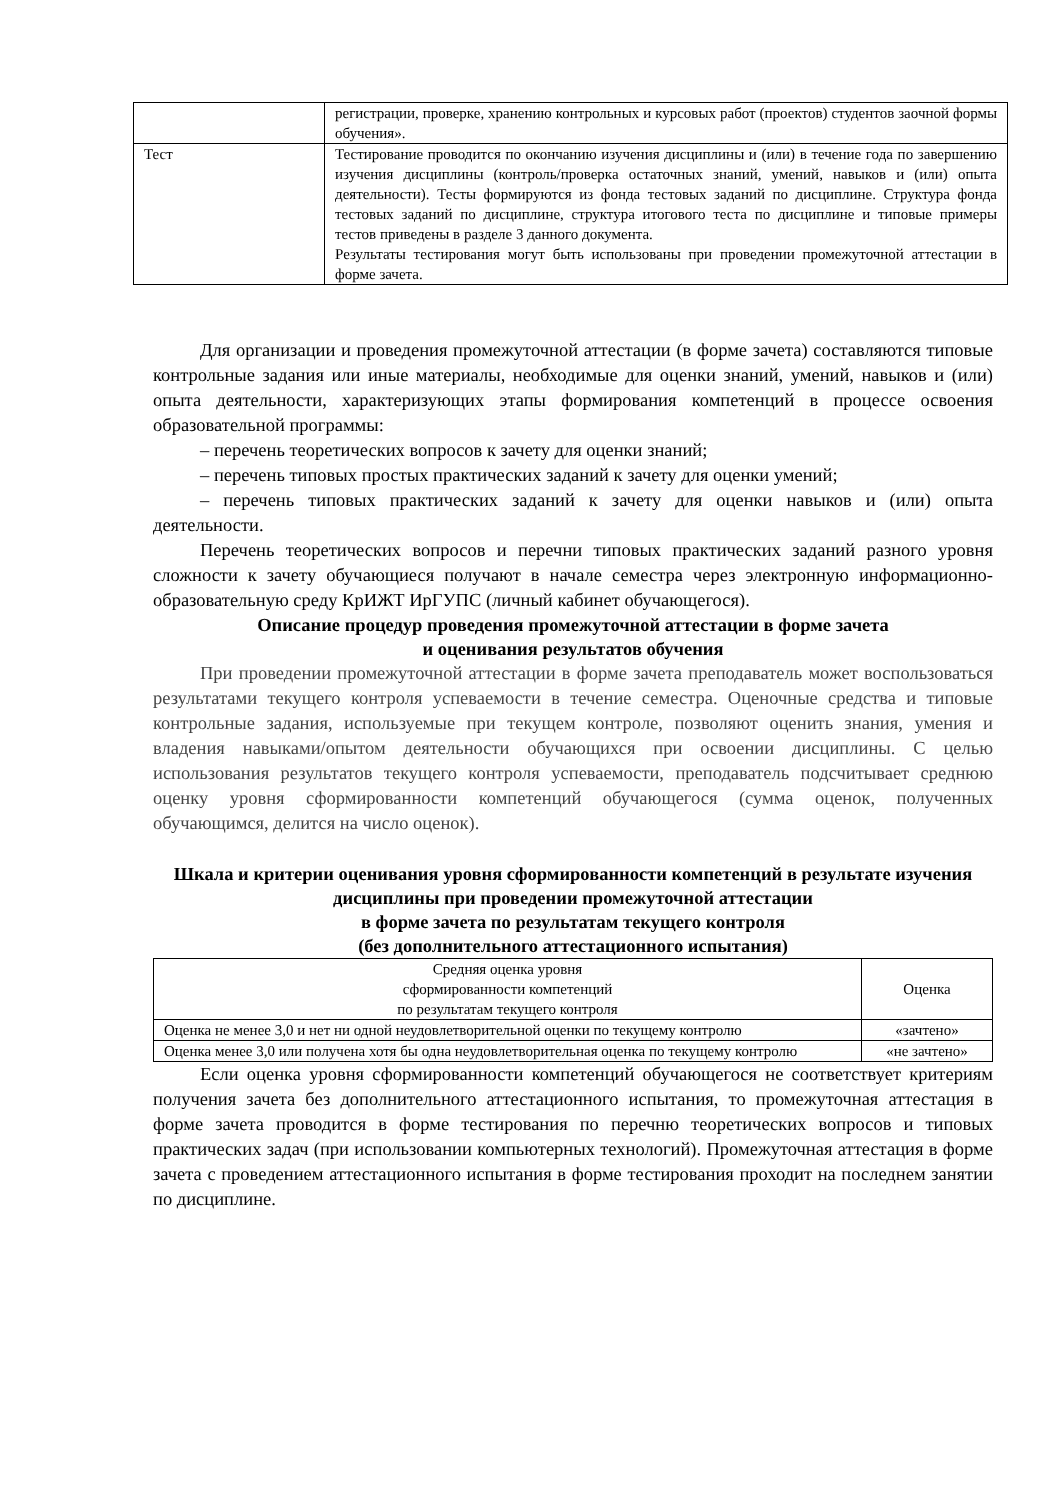| | регистрации, проверке, хранению контрольных и курсовых работ (проектов) студентов заочной формы обучения». |
| Тест | Тестирование проводится по окончанию изучения дисциплины и (или) в течение года по завершению изучения дисциплины (контроль/проверка остаточных знаний, умений, навыков и (или) опыта деятельности). Тесты формируются из фонда тестовых заданий по дисциплине. Структура фонда тестовых заданий по дисциплине, структура итогового теста по дисциплине и типовые примеры тестов приведены в разделе 3 данного документа. Результаты тестирования могут быть использованы при проведении промежуточной аттестации в форме зачета. |
Для организации и проведения промежуточной аттестации (в форме зачета) составляются типовые контрольные задания или иные материалы, необходимые для оценки знаний, умений, навыков и (или) опыта деятельности, характеризующих этапы формирования компетенций в процессе освоения образовательной программы:
– перечень теоретических вопросов к зачету для оценки знаний;
– перечень типовых простых практических заданий к зачету для оценки умений;
– перечень типовых практических заданий к зачету для оценки навыков и (или) опыта деятельности.
Перечень теоретических вопросов и перечни типовых практических заданий разного уровня сложности к зачету обучающиеся получают в начале семестра через электронную информационно-образовательную среду КрИЖТ ИрГУПС (личный кабинет обучающегося).
Описание процедур проведения промежуточной аттестации в форме зачета
и оценивания результатов обучения
При проведении промежуточной аттестации в форме зачета преподаватель может воспользоваться результатами текущего контроля успеваемости в течение семестра. Оценочные средства и типовые контрольные задания, используемые при текущем контроле, позволяют оценить знания, умения и владения навыками/опытом деятельности обучающихся при освоении дисциплины. С целью использования результатов текущего контроля успеваемости, преподаватель подсчитывает среднюю оценку уровня сформированности компетенций обучающегося (сумма оценок, полученных обучающимся, делится на число оценок).
Шкала и критерии оценивания уровня сформированности компетенций в результате изучения дисциплины при проведении промежуточной аттестации
в форме зачета по результатам текущего контроля
(без дополнительного аттестационного испытания)
| Средняя оценка уровня сформированности компетенций по результатам текущего контроля | Оценка |
| --- | --- |
| Оценка не менее 3,0 и нет ни одной неудовлетворительной оценки по текущему контролю | «зачтено» |
| Оценка менее 3,0 или получена хотя бы одна неудовлетворительная оценка по текущему контролю | «не зачтено» |
Если оценка уровня сформированности компетенций обучающегося не соответствует критериям получения зачета без дополнительного аттестационного испытания, то промежуточная аттестация в форме зачета проводится в форме тестирования по перечню теоретических вопросов и типовых практических задач (при использовании компьютерных технологий). Промежуточная аттестация в форме зачета с проведением аттестационного испытания в форме тестирования проходит на последнем занятии по дисциплине.